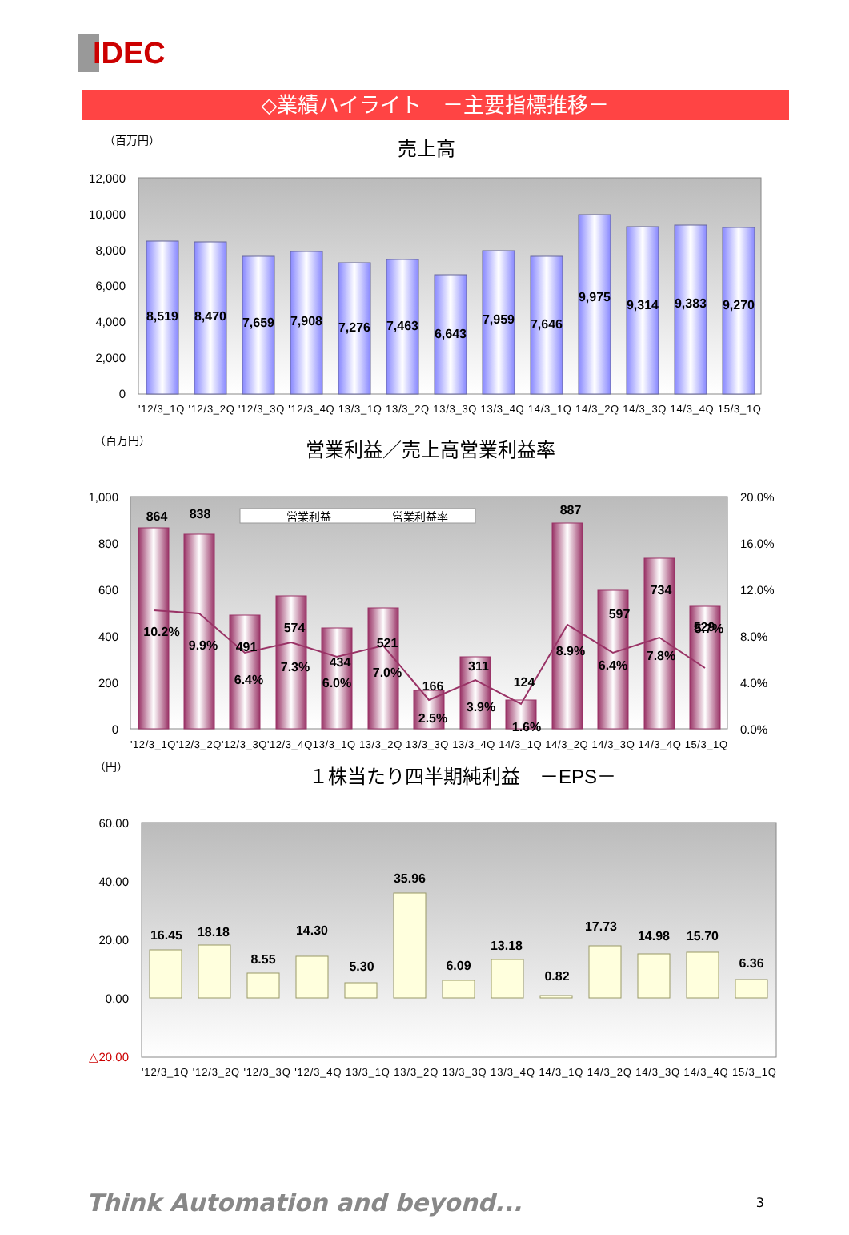IDEC
◇業績ハイライト　－主要指標推移－
（百万円）
売上高
12,000
10,000
8,000
6,000
4,000
2,000
0
8,519
8,470
7,659
7,908
7,276
7,463
6,643
7,959
7,646
9,975
9,314
9,383
9,270
'12/3_1Q '12/3_2Q '12/3_3Q '12/3_4Q 13/3_1Q 13/3_2Q 13/3_3Q 13/3_4Q 14/3_1Q 14/3_2Q 14/3_3Q 14/3_4Q 15/3_1Q
（百万円）
営業利益／売上高営業利益率
営業利益
営業利益率
1,000
800
600
400
200
0
20.0%
16.0%
12.0%
8.0%
4.0%
0.0%
864
838
491
574
434
521
166
311
124
887
597
734
529
10.2%
9.9%
6.4%
7.3%
6.0%
7.0%
2.5%
3.9%
1.6%
8.9%
6.4%
7.8%
5.7%
'12/3_1Q'12/3_2Q'12/3_3Q'12/3_4Q13/3_1Q 13/3_2Q 13/3_3Q 13/3_4Q 14/3_1Q 14/3_2Q 14/3_3Q 14/3_4Q 15/3_1Q
（円）
１株当たり四半期純利益　－EPS－
60.00
40.00
20.00
0.00
△20.00
16.45
18.18
8.55
14.30
5.30
35.96
6.09
13.18
0.82
17.73
14.98
15.70
6.36
'12/3_1Q '12/3_2Q '12/3_3Q '12/3_4Q 13/3_1Q 13/3_2Q 13/3_3Q 13/3_4Q 14/3_1Q 14/3_2Q 14/3_3Q 14/3_4Q 15/3_1Q
Think Automation and beyond... 3